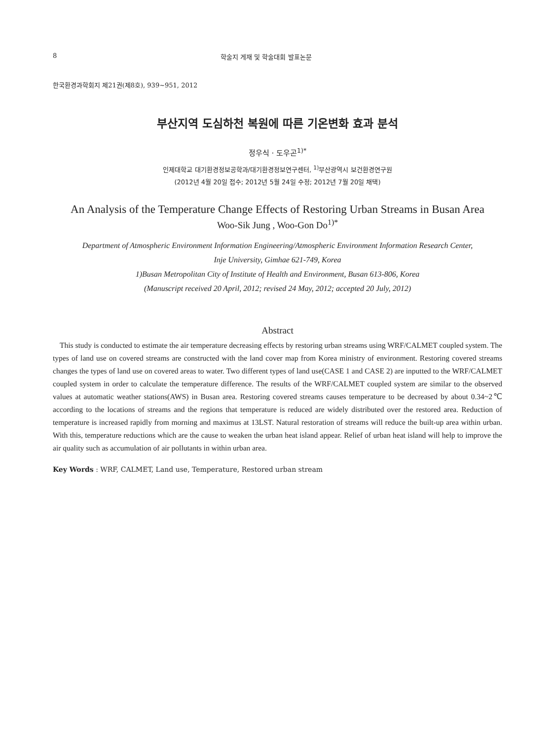8 학술지 게재 및 학술대회 발표논문
한국환경과학회지 제21권(제8호), 939~951, 2012
부산지역 도심하천 복원에 따른 기온변화 효과 분석
정우식 · 도우곤<sup>1)*</sup>
인제대학교 대기환경정보공학과/대기환경정보연구센터, <sup>1)</sup>부산광역시 보건환경연구원
(2012년 4월 20일 접수; 2012년 5월 24일 수정; 2012년 7월 20일 채택)
An Analysis of the Temperature Change Effects of Restoring Urban Streams in Busan Area
Woo-Sik Jung , Woo-Gon Do<sup>1)*</sup>
Department of Atmospheric Environment Information Engineering/Atmospheric Environment Information Research Center,
Inje University, Gimhae 621-749, Korea
1)Busan Metropolitan City of Institute of Health and Environment, Busan 613-806, Korea
(Manuscript received 20 April, 2012; revised 24 May, 2012; accepted 20 July, 2012)
Abstract
This study is conducted to estimate the air temperature decreasing effects by restoring urban streams using WRF/CALMET coupled system. The types of land use on covered streams are constructed with the land cover map from Korea ministry of environment. Restoring covered streams changes the types of land use on covered areas to water. Two different types of land use(CASE 1 and CASE 2) are inputted to the WRF/CALMET coupled system in order to calculate the temperature difference. The results of the WRF/CALMET coupled system are similar to the observed values at automatic weather stations(AWS) in Busan area. Restoring covered streams causes temperature to be decreased by about 0.34~2℃ according to the locations of streams and the regions that temperature is reduced are widely distributed over the restored area. Reduction of temperature is increased rapidly from morning and maximus at 13LST. Natural restoration of streams will reduce the built-up area within urban. With this, temperature reductions which are the cause to weaken the urban heat island appear. Relief of urban heat island will help to improve the air quality such as accumulation of air pollutants in within urban area.
Key Words : WRF, CALMET, Land use, Temperature, Restored urban stream